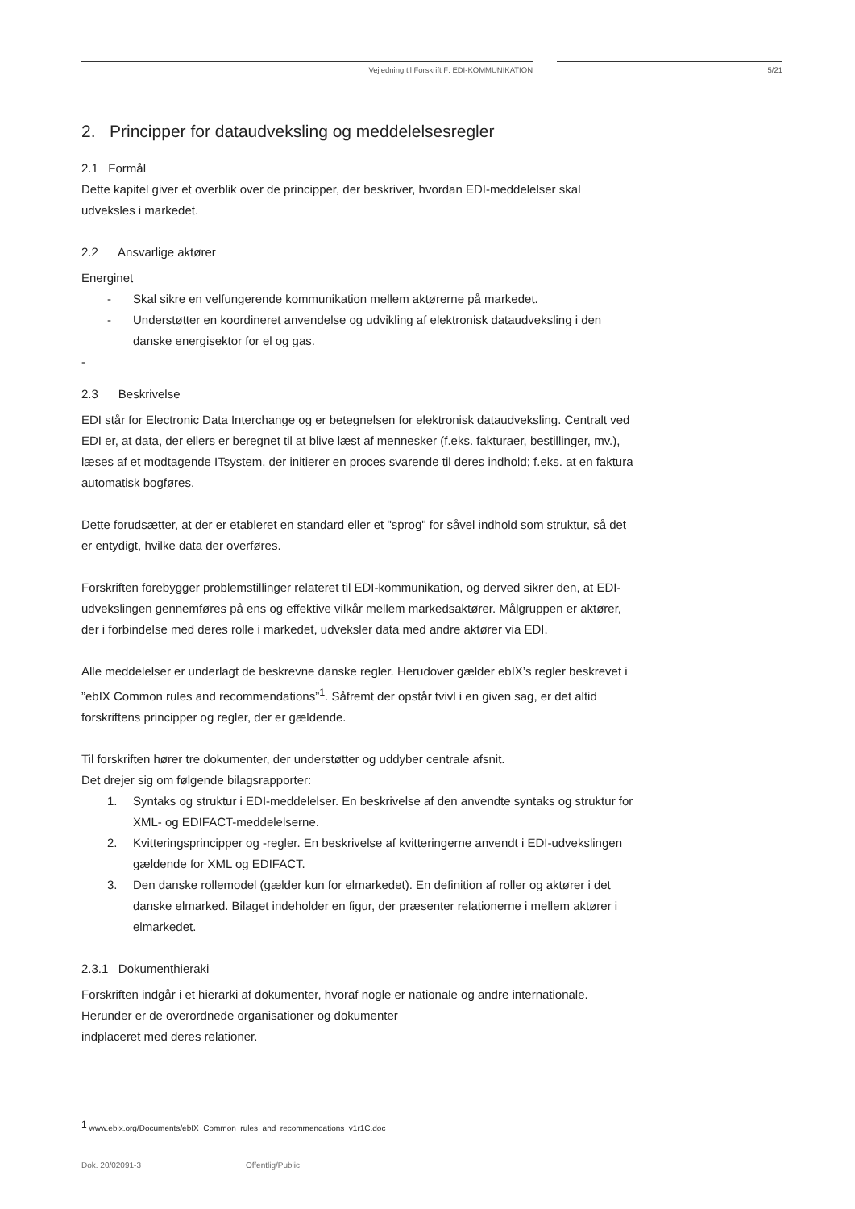Vejledning til Forskrift F: EDI-KOMMUNIKATION 5/21
2. Principper for dataudveksling og meddelelsesregler
2.1 Formål
Dette kapitel giver et overblik over de principper, der beskriver, hvordan EDI-meddelelser skal udveksles i markedet.
2.2 Ansvarlige aktører
Energinet
- Skal sikre en velfungerende kommunikation mellem aktørerne på markedet.
- Understøtter en koordineret anvendelse og udvikling af elektronisk dataudveksling i den danske energisektor for el og gas.
-
2.3 Beskrivelse
EDI står for Electronic Data Interchange og er betegnelsen for elektronisk dataudveksling. Centralt ved EDI er, at data, der ellers er beregnet til at blive læst af mennesker (f.eks. fakturaer, bestillinger, mv.), læses af et modtagende ITsystem, der initierer en proces svarende til deres indhold; f.eks. at en faktura automatisk bogføres.
Dette forudsætter, at der er etableret en standard eller et "sprog" for såvel indhold som struktur, så det er entydigt, hvilke data der overføres.
Forskriften forebygger problemstillinger relateret til EDI-kommunikation, og derved sikrer den, at EDI-udvekslingen gennemføres på ens og effektive vilkår mellem markedsaktører. Målgruppen er aktører, der i forbindelse med deres rolle i markedet, udveksler data med andre aktører via EDI.
Alle meddelelser er underlagt de beskrevne danske regler. Herudover gælder ebIX’s regler beskrevet i ”ebIX Common rules and recommendations”<sup>1</sup>. Såfremt der opstår tvivl i en given sag, er det altid forskriftens principper og regler, der er gældende.
Til forskriften hører tre dokumenter, der understøtter og uddyber centrale afsnit.
Det drejer sig om følgende bilagsrapporter:
1. Syntaks og struktur i EDI-meddelelser. En beskrivelse af den anvendte syntaks og struktur for XML- og EDIFACT-meddelelserne.
2. Kvitteringsprincipper og -regler. En beskrivelse af kvitteringerne anvendt i EDI-udvekslingen gældende for XML og EDIFACT.
3. Den danske rollemodel (gælder kun for elmarkedet). En definition af roller og aktører i det danske elmarked. Bilaget indeholder en figur, der præsenter relationerne i mellem aktører i elmarkedet.
2.3.1 Dokumenthieraki
Forskriften indgår i et hierarki af dokumenter, hvoraf nogle er nationale og andre internationale. Herunder er de overordnede organisationer og dokumenter
indplaceret med deres relationer.
<sup>1</sup> www.ebix.org/Documents/ebIX_Common_rules_and_recommendations_v1r1C.doc
Dok. 20/02091-3 Offentlig/Public